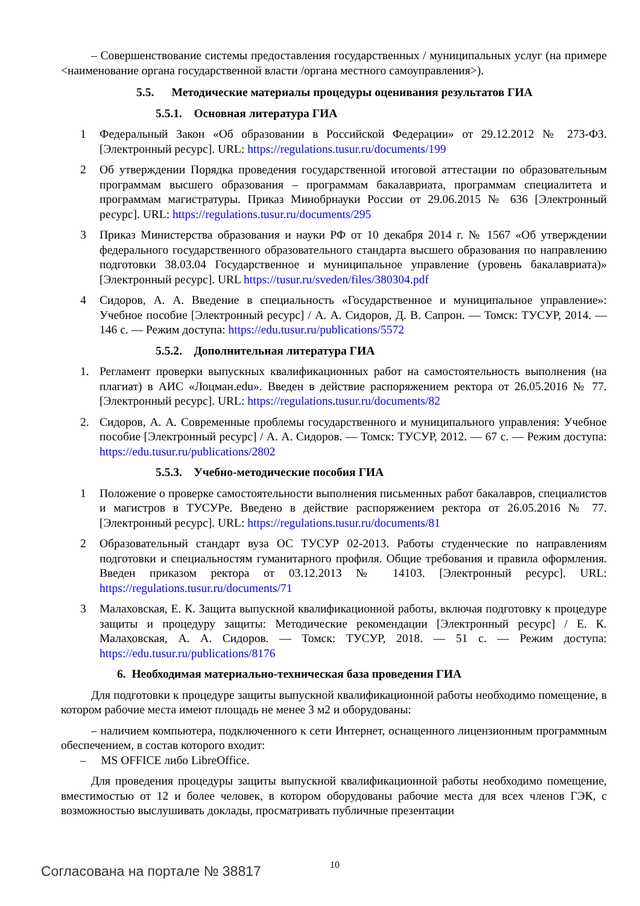– Совершенствование системы предоставления государственных / муниципальных услуг (на примере <наименование органа государственной власти /органа местного самоуправления>).
5.5. Методические материалы процедуры оценивания результатов ГИА
5.5.1. Основная литература ГИА
1 Федеральный Закон «Об образовании в Российской Федерации» от 29.12.2012 № 273-ФЗ. [Электронный ресурс]. URL: https://regulations.tusur.ru/documents/199
2 Об утверждении Порядка проведения государственной итоговой аттестации по образовательным программам высшего образования – программам бакалавриата, программам специалитета и программам магистратуры. Приказ Минобрнауки России от 29.06.2015 № 636 [Электронный ресурс]. URL: https://regulations.tusur.ru/documents/295
3 Приказ Министерства образования и науки РФ от 10 декабря 2014 г. № 1567 «Об утверждении федерального государственного образовательного стандарта высшего образования по направлению подготовки 38.03.04 Государственное и муниципальное управление (уровень бакалавриата)» [Электронный ресурс]. URL https://tusur.ru/sveden/files/380304.pdf
4 Сидоров, А. А. Введение в специальность «Государственное и муниципальное управление»: Учебное пособие [Электронный ресурс] / А. А. Сидоров, Д. В. Сапрон. — Томск: ТУСУР, 2014. — 146 с. — Режим доступа: https://edu.tusur.ru/publications/5572
5.5.2. Дополнительная литература ГИА
1. Регламент проверки выпускных квалификационных работ на самостоятельность выполнения (на плагиат) в АИС «Лоцман.edu». Введен в действие распоряжением ректора от 26.05.2016 № 77. [Электронный ресурс]. URL: https://regulations.tusur.ru/documents/82
2. Сидоров, А. А. Современные проблемы государственного и муниципального управления: Учебное пособие [Электронный ресурс] / А. А. Сидоров. — Томск: ТУСУР, 2012. — 67 с. — Режим доступа: https://edu.tusur.ru/publications/2802
5.5.3. Учебно-методические пособия ГИА
1 Положение о проверке самостоятельности выполнения письменных работ бакалавров, специалистов и магистров в ТУСУРе. Введено в действие распоряжением ректора от 26.05.2016 № 77. [Электронный ресурс]. URL: https://regulations.tusur.ru/documents/81
2 Образовательный стандарт вуза ОС ТУСУР 02-2013. Работы студенческие по направлениям подготовки и специальностям гуманитарного профиля. Общие требования и правила оформления. Введен приказом ректора от 03.12.2013 № 14103. [Электронный ресурс]. URL: https://regulations.tusur.ru/documents/71
3 Малаховская, Е. К. Защита выпускной квалификационной работы, включая подготовку к процедуре защиты и процедуру защиты: Методические рекомендации [Электронный ресурс] / Е. К. Малаховская, А. А. Сидоров. — Томск: ТУСУР, 2018. — 51 с. — Режим доступа: https://edu.tusur.ru/publications/8176
6. Необходимая материально-техническая база проведения ГИА
Для подготовки к процедуре защиты выпускной квалификационной работы необходимо помещение, в котором рабочие места имеют площадь не менее 3 м2 и оборудованы:
– наличием компьютера, подключенного к сети Интернет, оснащенного лицензионным программным обеспечением, в состав которого входит:
– MS OFFICE либо LibreOffice.
Для проведения процедуры защиты выпускной квалификационной работы необходимо помещение, вместимостью от 12 и более человек, в котором оборудованы рабочие места для всех членов ГЭК, с возможностью выслушивать доклады, просматривать публичные презентации
10
Согласована на портале № 38817